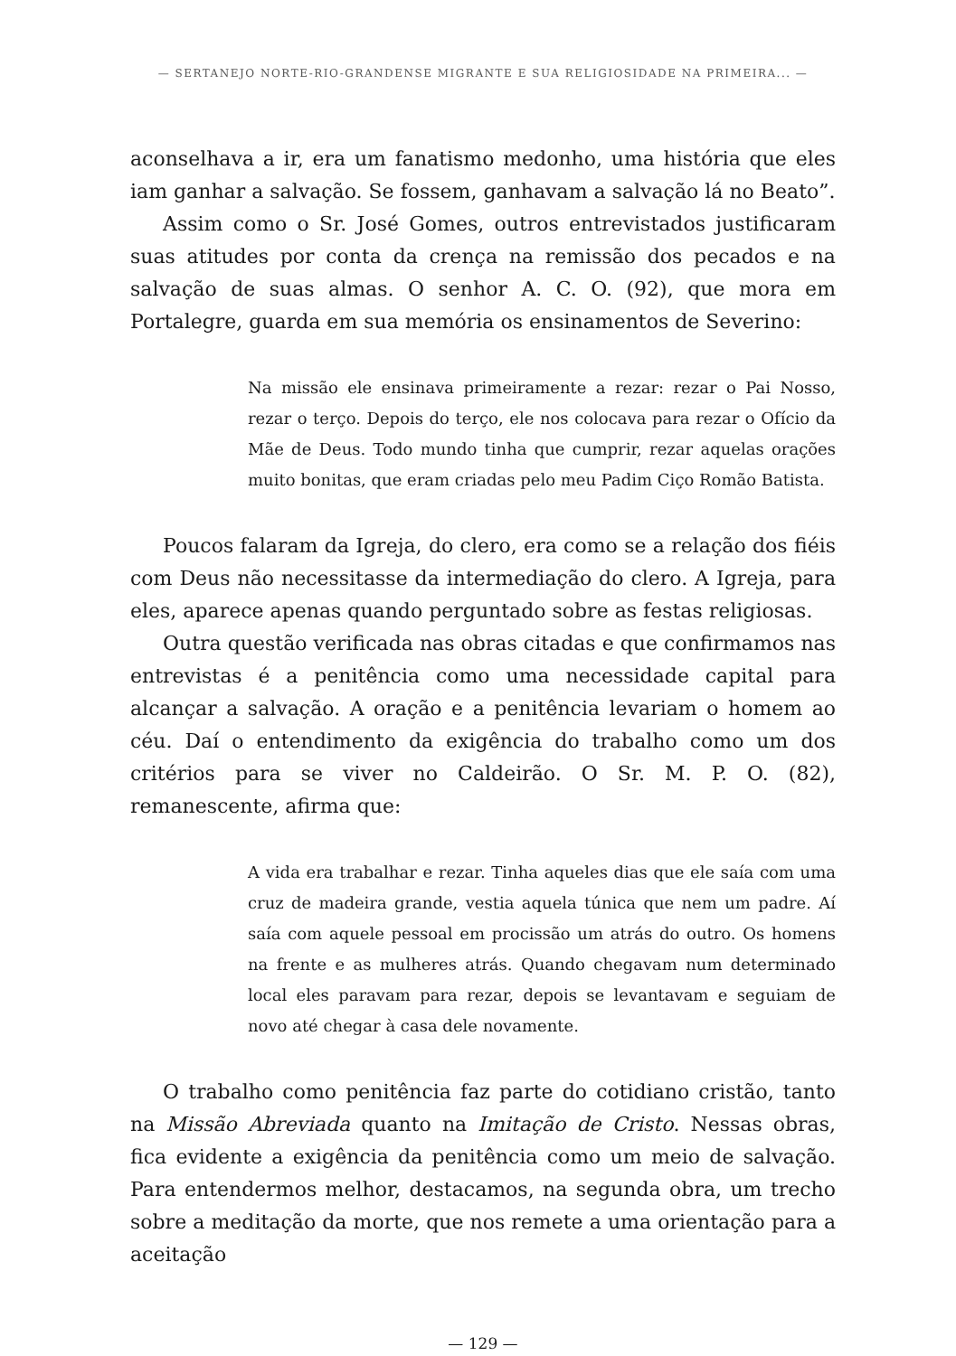— SERTANEJO NORTE-RIO-GRANDENSE MIGRANTE E SUA RELIGIOSIDADE NA PRIMEIRA... —
aconselhava a ir, era um fanatismo medonho, uma história que eles iam ganhar a salvação. Se fossem, ganhavam a salvação lá no Beato”.
Assim como o Sr. José Gomes, outros entrevistados justificaram suas atitudes por conta da crença na remissão dos pecados e na salvação de suas almas. O senhor A. C. O. (92), que mora em Portalegre, guarda em sua memória os ensinamentos de Severino:
Na missão ele ensinava primeiramente a rezar: rezar o Pai Nosso, rezar o terço. Depois do terço, ele nos colocava para rezar o Ofício da Mãe de Deus. Todo mundo tinha que cumprir, rezar aquelas orações muito bonitas, que eram criadas pelo meu Padim Ciço Romão Batista.
Poucos falaram da Igreja, do clero, era como se a relação dos fiéis com Deus não necessitasse da intermediação do clero. A Igreja, para eles, aparece apenas quando perguntado sobre as festas religiosas.
Outra questão verificada nas obras citadas e que confirmamos nas entrevistas é a penitência como uma necessidade capital para alcançar a salvação. A oração e a penitência levariam o homem ao céu. Daí o entendimento da exigência do trabalho como um dos critérios para se viver no Caldeirão. O Sr. M. P. O. (82), remanescente, afirma que:
A vida era trabalhar e rezar. Tinha aqueles dias que ele saía com uma cruz de madeira grande, vestia aquela túnica que nem um padre. Aí saía com aquele pessoal em procissão um atrás do outro. Os homens na frente e as mulheres atrás. Quando chegavam num determinado local eles paravam para rezar, depois se levantavam e seguiam de novo até chegar à casa dele novamente.
O trabalho como penitência faz parte do cotidiano cristão, tanto na Missão Abreviada quanto na Imitação de Cristo. Nessas obras, fica evidente a exigência da penitência como um meio de salvação. Para entendermos melhor, destacamos, na segunda obra, um trecho sobre a meditação da morte, que nos remete a uma orientação para a aceitação
— 129 —